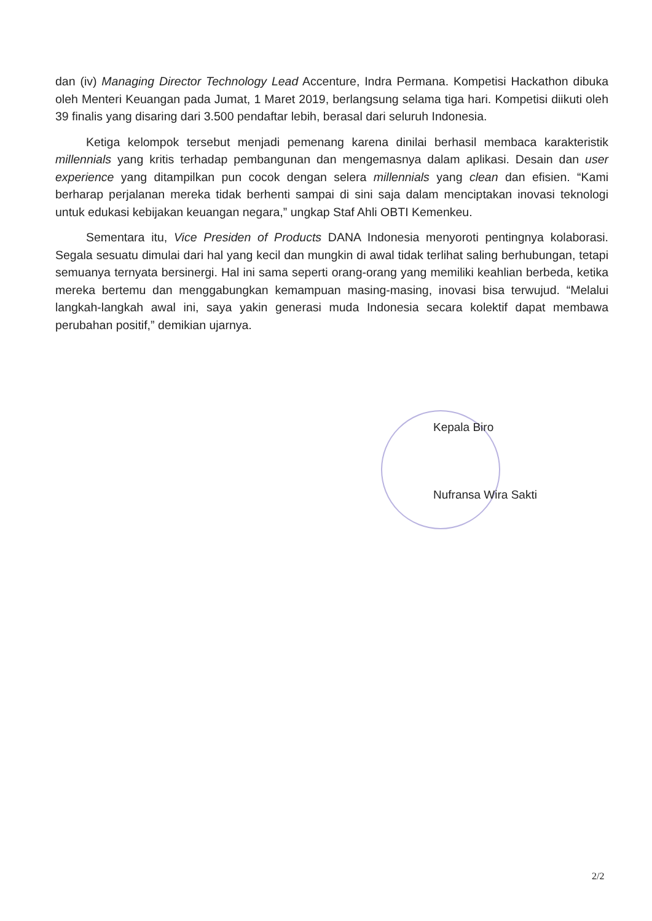dan (iv) Managing Director Technology Lead Accenture, Indra Permana. Kompetisi Hackathon dibuka oleh Menteri Keuangan pada Jumat, 1 Maret 2019, berlangsung selama tiga hari. Kompetisi diikuti oleh 39 finalis yang disaring dari 3.500 pendaftar lebih, berasal dari seluruh Indonesia.
Ketiga kelompok tersebut menjadi pemenang karena dinilai berhasil membaca karakteristik millennials yang kritis terhadap pembangunan dan mengemasnya dalam aplikasi. Desain dan user experience yang ditampilkan pun cocok dengan selera millennials yang clean dan efisien. “Kami berharap perjalanan mereka tidak berhenti sampai di sini saja dalam menciptakan inovasi teknologi untuk edukasi kebijakan keuangan negara,” ungkap Staf Ahli OBTI Kemenkeu.
Sementara itu, Vice Presiden of Products DANA Indonesia menyoroti pentingnya kolaborasi. Segala sesuatu dimulai dari hal yang kecil dan mungkin di awal tidak terlihat saling berhubungan, tetapi semuanya ternyata bersinergi. Hal ini sama seperti orang-orang yang memiliki keahlian berbeda, ketika mereka bertemu dan menggabungkan kemampuan masing-masing, inovasi bisa terwujud. “Melalui langkah-langkah awal ini, saya yakin generasi muda Indonesia secara kolektif dapat membawa perubahan positif,” demikian ujarnya.
Kepala Biro
Nufransa Wira Sakti
2/2